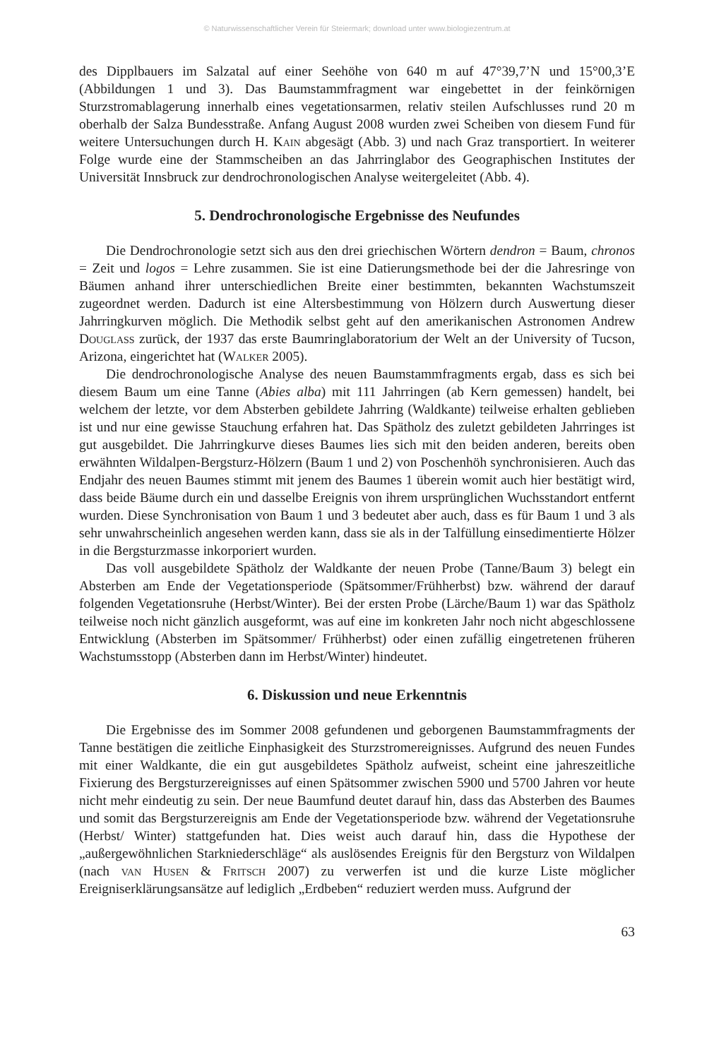© Naturwissenschaftlicher Verein für Steiermark; download unter www.biologiezentrum.at
des Dipplbauers im Salzatal auf einer Seehöhe von 640 m auf 47°39,7’N und 15°00,3’E (Abbildungen 1 und 3). Das Baumstammfragment war eingebettet in der feinkörnigen Sturzstromablagerung innerhalb eines vegetationsarmen, relativ steilen Aufschlusses rund 20 m oberhalb der Salza Bundesstraße. Anfang August 2008 wurden zwei Scheiben von diesem Fund für weitere Untersuchungen durch H. Kain abgesägt (Abb. 3) und nach Graz transportiert. In weiterer Folge wurde eine der Stammscheiben an das Jahrringlabor des Geographischen Institutes der Universität Innsbruck zur dendrochronologischen Analyse weitergeleitet (Abb. 4).
5. Dendrochronologische Ergebnisse des Neufundes
Die Dendrochronologie setzt sich aus den drei griechischen Wörtern dendron = Baum, chronos = Zeit und logos = Lehre zusammen. Sie ist eine Datierungsmethode bei der die Jahresringe von Bäumen anhand ihrer unterschiedlichen Breite einer bestimmten, bekannten Wachstumszeit zugeordnet werden. Dadurch ist eine Altersbestimmung von Hölzern durch Auswertung dieser Jahrringkurven möglich. Die Methodik selbst geht auf den amerikanischen Astronomen Andrew Douglass zurück, der 1937 das erste Baumringlaboratorium der Welt an der University of Tucson, Arizona, eingerichtet hat (Walker 2005).
Die dendrochronologische Analyse des neuen Baumstammfragments ergab, dass es sich bei diesem Baum um eine Tanne (Abies alba) mit 111 Jahrringen (ab Kern gemessen) handelt, bei welchem der letzte, vor dem Absterben gebildete Jahrring (Waldkante) teilweise erhalten geblieben ist und nur eine gewisse Stauchung erfahren hat. Das Spätholz des zuletzt gebildeten Jahrringes ist gut ausgebildet. Die Jahrringkurve dieses Baumes lies sich mit den beiden anderen, bereits oben erwähnten Wildalpen-Bergsturz-Hölzern (Baum 1 und 2) von Poschenhöh synchronisieren. Auch das Endjahr des neuen Baumes stimmt mit jenem des Baumes 1 überein womit auch hier bestätigt wird, dass beide Bäume durch ein und dasselbe Ereignis von ihrem ursprünglichen Wuchsstandort entfernt wurden. Diese Synchronisation von Baum 1 und 3 bedeutet aber auch, dass es für Baum 1 und 3 als sehr unwahrscheinlich angesehen werden kann, dass sie als in der Talfüllung einsedimentierte Hölzer in die Bergsturzmasse inkorporiert wurden.
Das voll ausgebildete Spätholz der Waldkante der neuen Probe (Tanne/Baum 3) belegt ein Absterben am Ende der Vegetationsperiode (Spätsommer/Frühherbst) bzw. während der darauf folgenden Vegetationsruhe (Herbst/Winter). Bei der ersten Probe (Lärche/Baum 1) war das Spätholz teilweise noch nicht gänzlich ausgeformt, was auf eine im konkreten Jahr noch nicht abgeschlossene Entwicklung (Absterben im Spätsommer/ Frühherbst) oder einen zufällig eingetretenen früheren Wachstumsstopp (Absterben dann im Herbst/Winter) hindeutet.
6. Diskussion und neue Erkenntnis
Die Ergebnisse des im Sommer 2008 gefundenen und geborgenen Baumstammfragments der Tanne bestätigen die zeitliche Einphasigkeit des Sturzstromereignisses. Aufgrund des neuen Fundes mit einer Waldkante, die ein gut ausgebildetes Spätholz aufweist, scheint eine jahreszeitliche Fixierung des Bergsturzereignisses auf einen Spätsommer zwischen 5900 und 5700 Jahren vor heute nicht mehr eindeutig zu sein. Der neue Baumfund deutet darauf hin, dass das Absterben des Baumes und somit das Bergsturzereignis am Ende der Vegetationsperiode bzw. während der Vegetationsruhe (Herbst/ Winter) stattgefunden hat. Dies weist auch darauf hin, dass die Hypothese der „außergewöhnlichen Starkniederschläge“ als auslösendes Ereignis für den Bergsturz von Wildalpen (nach van Husen & Fritsch 2007) zu verwerfen ist und die kurze Liste möglicher Ereigniserklärungsansätze auf lediglich „Erdbeben“ reduziert werden muss. Aufgrund der
63